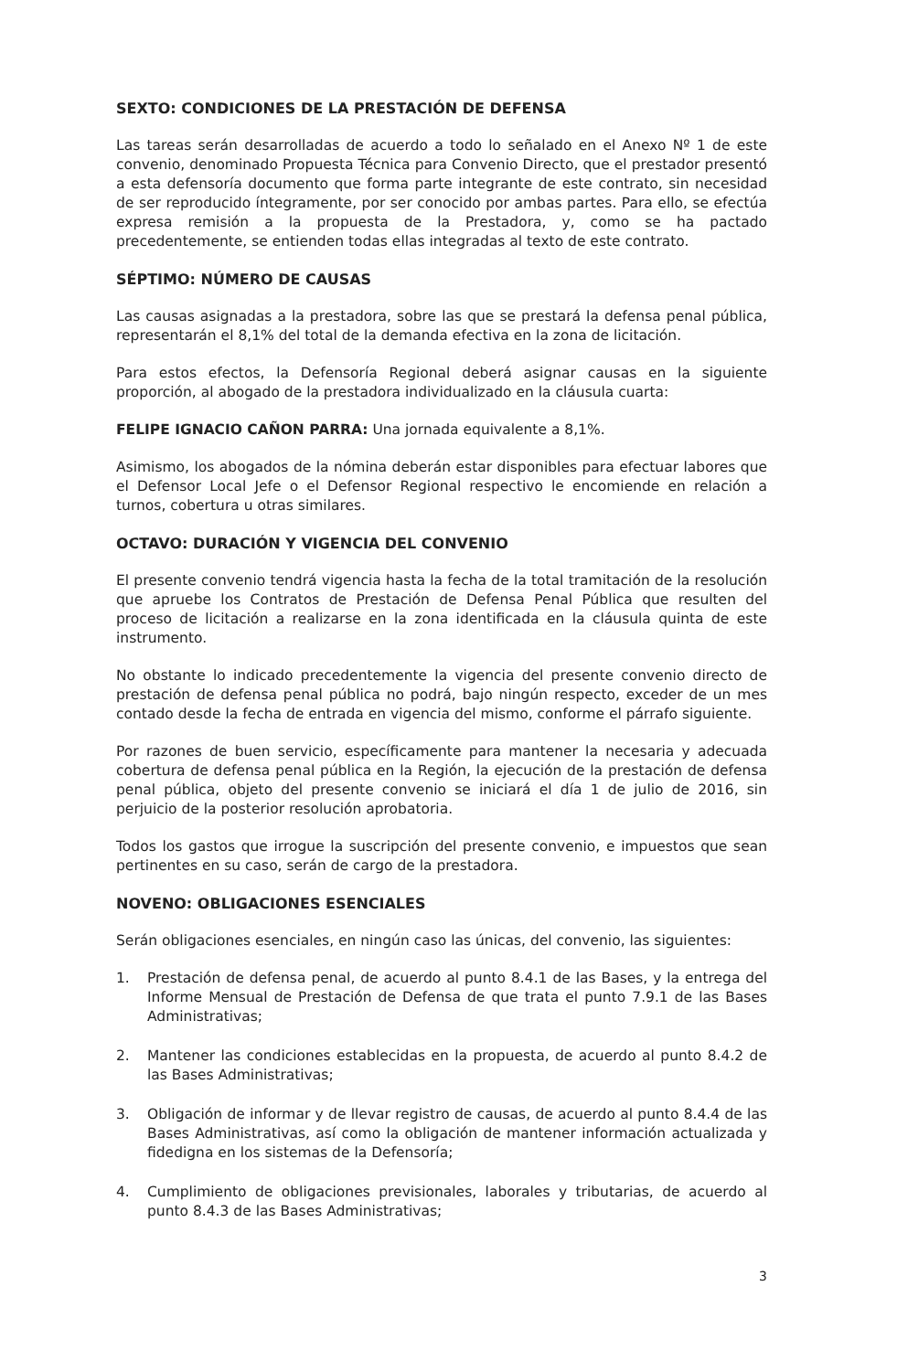SEXTO: CONDICIONES DE LA PRESTACIÓN DE DEFENSA
Las tareas serán desarrolladas de acuerdo a todo lo señalado en el Anexo Nº 1 de este convenio, denominado Propuesta Técnica para Convenio Directo, que el prestador presentó a esta defensoría documento que forma parte integrante de este contrato, sin necesidad de ser reproducido íntegramente, por ser conocido por ambas partes. Para ello, se efectúa expresa remisión a la propuesta de la Prestadora, y, como se ha pactado precedentemente, se entienden todas ellas integradas al texto de este contrato.
SÉPTIMO: NÚMERO DE CAUSAS
Las causas asignadas a la prestadora, sobre las que se prestará la defensa penal pública, representarán el 8,1% del total de la demanda efectiva en la zona de licitación.
Para estos efectos, la Defensoría Regional deberá asignar causas en la siguiente proporción, al abogado de la prestadora individualizado en la cláusula cuarta:
FELIPE IGNACIO CAÑON PARRA: Una jornada equivalente a 8,1%.
Asimismo, los abogados de la nómina deberán estar disponibles para efectuar labores que el Defensor Local Jefe o el Defensor Regional respectivo le encomiende en relación a turnos, cobertura u otras similares.
OCTAVO: DURACIÓN Y VIGENCIA DEL CONVENIO
El presente convenio tendrá vigencia hasta la fecha de la total tramitación de la resolución que apruebe los Contratos de Prestación de Defensa Penal Pública que resulten del proceso de licitación a realizarse en la zona identificada en la cláusula quinta de este instrumento.
No obstante lo indicado precedentemente la vigencia del presente convenio directo de prestación de defensa penal pública no podrá, bajo ningún respecto, exceder de un mes contado desde la fecha de entrada en vigencia del mismo, conforme el párrafo siguiente.
Por razones de buen servicio, específicamente para mantener la necesaria y adecuada cobertura de defensa penal pública en la Región, la ejecución de la prestación de defensa penal pública, objeto del presente convenio se iniciará el día 1 de julio de 2016, sin perjuicio de la posterior resolución aprobatoria.
Todos los gastos que irrogue la suscripción del presente convenio, e impuestos que sean pertinentes en su caso, serán de cargo de la prestadora.
NOVENO: OBLIGACIONES ESENCIALES
Serán obligaciones esenciales, en ningún caso las únicas, del convenio, las siguientes:
1. Prestación de defensa penal, de acuerdo al punto 8.4.1 de las Bases, y la entrega del Informe Mensual de Prestación de Defensa de que trata el punto 7.9.1 de las Bases Administrativas;
2. Mantener las condiciones establecidas en la propuesta, de acuerdo al punto 8.4.2 de las Bases Administrativas;
3. Obligación de informar y de llevar registro de causas, de acuerdo al punto 8.4.4 de las Bases Administrativas, así como la obligación de mantener información actualizada y fidedigna en los sistemas de la Defensoría;
4. Cumplimiento de obligaciones previsionales, laborales y tributarias, de acuerdo al punto 8.4.3 de las Bases Administrativas;
3